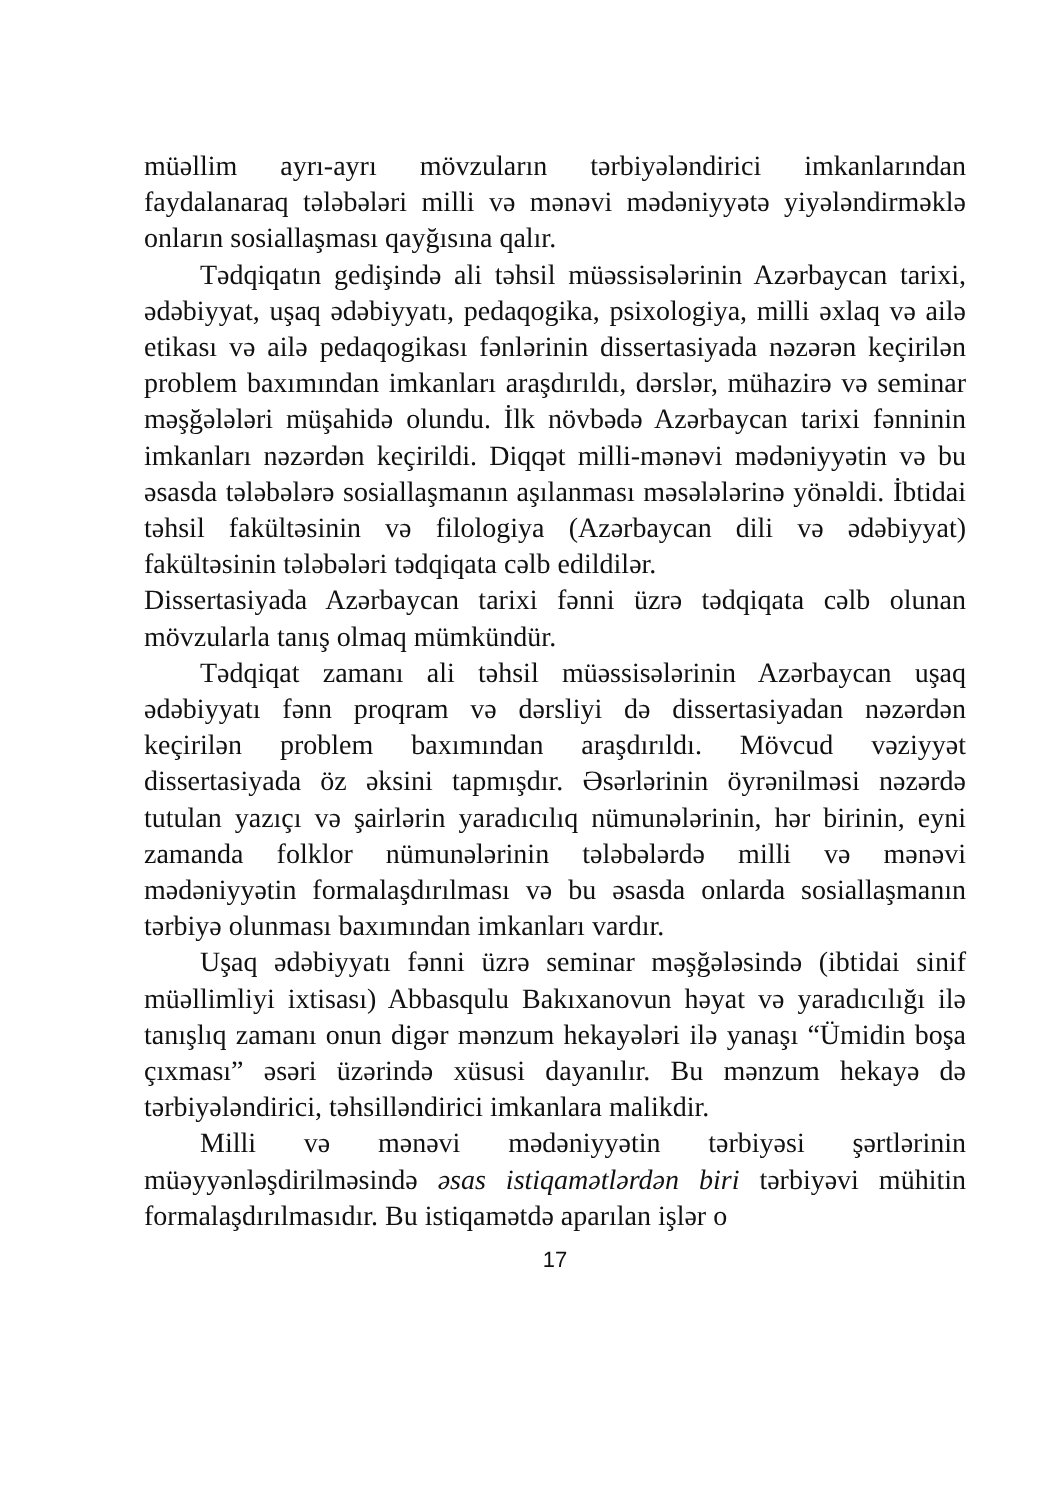müəllim ayrı-ayrı mövzuların tərbiyələndirici imkanlarından faydalanaraq tələbələri milli və mənəvi mədəniyyətə yiyələndirməklə onların sosiallaşması qayğısına qalır.
Tədqiqatın gedişində ali təhsil müəssisələrinin Azərbaycan tarixi, ədəbiyyat, uşaq ədəbiyyatı, pedaqogika, psixologiya, milli əxlaq və ailə etikası və ailə pedaqogikası fənlərinin dissertasiyada nəzərən keçirilən problem baxımından imkanları araşdırıldı, dərslər, mühazirə və seminar məşğələləri müşahidə olundu. İlk növbədə Azərbaycan tarixi fənninin imkanları nəzərdən keçirildi. Diqqət milli-mənəvi mədəniyyətin və bu əsasda tələbələrə sosiallaşmanın aşılanması məsələlərinə yönəldi. İbtidai təhsil fakültəsinin və filologiya (Azərbaycan dili və ədəbiyyat) fakültəsinin tələbələri tədqiqata cəlb edildilər.
Dissertasiyada Azərbaycan tarixi fənni üzrə tədqiqata cəlb olunan mövzularla tanış olmaq mümkündür.
Tədqiqat zamanı ali təhsil müəssisələrinin Azərbaycan uşaq ədəbiyyatı fənn proqram və dərsliyi də dissertasiyadan nəzərdən keçirilən problem baxımından araşdırıldı. Mövcud vəziyyət dissertasiyada öz əksini tapmışdır. Əsərlərinin öyrənilməsi nəzərdə tutulan yazıçı və şairlərin yaradıcılıq nümunələrinin, hər birinin, eyni zamanda folklor nümunələrinin tələbələrdə milli və mənəvi mədəniyyətin formalaşdırılması və bu əsasda onlarda sosiallaşmanın tərbiyə olunması baxımından imkanları vardır.
Uşaq ədəbiyyatı fənni üzrə seminar məşğələsində (ibtidai sinif müəllimliyi ixtisası) Abbasqulu Bakıxanovun həyat və yaradıcılığı ilə tanışlıq zamanı onun digər mənzum hekayələri ilə yanaşı “Ümidin boşa çıxması” əsəri üzərində xüsusi dayanılır. Bu mənzum hekayə də tərbiyələndirici, təhsilləndirici imkanlara malikdir.
Milli və mənəvi mədəniyyətin tərbiyəsi şərtlərinin müəyyənləşdirilməsində əsas istiqamətlərdən biri tərbiyəvi mühitin formalaşdırılmasıdır. Bu istiqamətdə aparılan işlər o
17